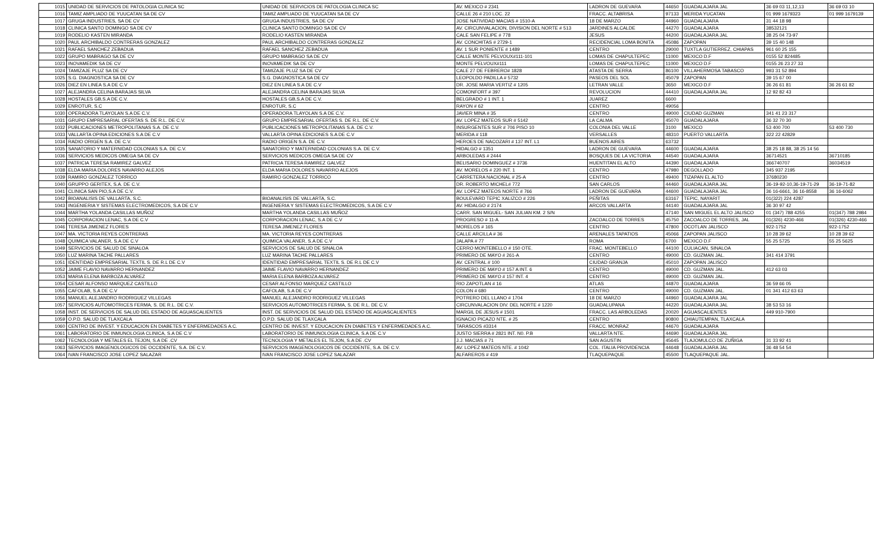| 1015 | UNIDAD DE SERVICIOS DE PATOLOGIA CLINICA SC | UNIDAD DE SERVICIOS DE PATOLOGIA CLINICA SC | AV. MEXICO # 2341 | LADRON DE GUEVARA | 44650 | GUADALAJARA JAL | 36 69 03 11,12,13 | 36 69 03 10 |
| 1016 | TAMIZ AMPLIADO DE YUUCATAN SA DE CV | TAMIZ AMPLIADO DE YUUCATAN SA DE CV | CALLE 26 # 210 LOC. 22 | FRACC. ALTABRISA | 97133 | MERIDA YUCATAN | 01 999 1679323 | 01 999 1679139 |
| 1017 | GRUGA INDUSTRIES, SA DE CV | GRUGA INDUSTRIES, SA DE CV | JOSE NATIVIDAD MACIAS # 1510-A | 18 DE MARZO | 44960 | GUADALAJARA | 31 44 18 98 | |
| 1018 | CLINICA SANTO DOMINGO SA DE CV | CLINICA SANTO DOMINGO SA DE CV | AV. CIRCUNVALACION, DIVISION DEL NORTE # 513 | JARDINES ALCALDE | 44270 | GUADALAJARA | 38532121 | |
| 1019 | RODELIO KASTEN MIRANDA | RODELIO KASTEN MIRANDA | CALE SAN FELIPE # 778 | JESUS | 44200 | GUADALAJARA JAL | 38 25 04 73-97 | |
| 1020 | PAUL ARCHIBALDO CONTRERAS GONZALEZ | PAUL ARCHIBALDO CONTRERAS GONZALEZ | AV. CONCHITAS # 2729-1 | RECIDENCIAL LOMA BONITA | 45086 | ZAPOPAN | 39 15 40 148 | |
| 1021 | RAFAEL SANCHEZ ZEBADUA | RAFAEL SANCHEZ ZEBADUA | AV. 1 SUR PONIENTE # 1489 | CENTRO | 29000 | TUXTLA GUTIERREZ, CHIAPAS | 961 60 25 155 | |
| 1022 | GRUPO MABRAGO SA DE CV | GRUPO MABRAGO SA DE CV | CALLE MONTE PELVOUX#111-101 | LOMAS DE CHAPULTEPEC | 11000 | MEXICO D.F | 0155 52 824485 | |
| 1023 | INOVAMEDIK SA DE CV | INOVAMEDIK SA DE CV | MONTE PELVOUX#111 | LOMAS DE CHAPULTEPEC | 11000 | MEXICO D.F | 0155 26 23 27 33 | |
| 1024 | TAMIZAJE PLUZ SA DE CV | TAMIZAJE PLUZ SA DE CV | CALE 27 DE FEBRERO# 1828 | ATASTA DE SERRA | 86100 | VILLAHERMOSA TABASCO | 993 31 52 894 | |
| 1025 | S.G. DIAGNOSTICA SA DE CV | S.G. DIAGNOSTICA SA DE CV | LEOPOLDO PADILLA # 5732 | PASEOS DEL SOL | 45079 | ZAPOPAN | 39 15 67 00 | |
| 1026 | DIEZ EN LINEA S.A DE C.V | DIEZ EN LINEA S.A DE C.V | DR. JOSE MARIA VERTIZ # 1205 | LETRAN VALLE | 3650 | MEXICO D.F | 36 26 61 81 | 36 26 61 82 |
| 1027 | ALEJANDRA CELINA BARAJAS SILVA | ALEJANDRA CELINA BARAJAS SILVA | COMONFORT # 397 | REVOLUCION | 44410 | GUADALAJARA JAL | 12 92 82 43 | |
| 1028 | HOSTALES GB,S.A DE C.V. | HOSTALES GB,S.A DE C.V. | BELGRADO # 1 INT. 1 | JUAREZ | 6600 | | | |
| 1029 | ENROTUR, S.C | ENROTUR, S.C | RAYON # 62 | CENTRO | 49056 | | | |
| 1030 | OPERADORA TLAYOLAN S.A DE C.V. | OPERADORA TLAYOLAN S.A DE C.V. | JAVIER MINA # 35 | CENTRO | 49000 | CIUDAD GUZMAN | 341 41 23 317 | |
| 1031 | GRUPO EMPRESARIAL OFERTAS S. DE R.L. DE C.V. | GRUPO EMPRESARIAL OFERTAS S. DE R.L. DE C.V. | AV. LOPEZ MATEOS SUR # 5142 | LA CALMA | 45070 | GUADALAJARA | 36 32 70 30 | |
| 1032 | PUBLICACIONES METROPOLITANAS S.A. DE C.V. | PUBLICACIONES METROPOLITANAS S.A. DE C.V. | INSURGENTES SUR # 706 PISO 10 | COLONIA DEL VALLE | 3100 | MEXICO | 53 400 700 | 53 400 730 |
| 1033 | VALLARTA OPINA EDICIONES S.A DE C.V | VALLARTA OPINA EDICIONES S.A DE C.V | MERIDA # 118 | VERSALLES | 48310 | PUERTO VALLARTA | 322 22 42829 | |
| 1034 | RADIO ORIGEN S.A. DE C.V. | RADIO ORIGEN S.A. DE C.V. | HEROES DE NACOZARI # 137 INT. L1 | BUENOS AIRES | 63732 | | | |
| 1035 | SANATORIO Y MATERNIDAD COLONIAS S.A. DE C.V. | SANATORIO Y MATERNIDAD COLONIAS S.A. DE C.V. | HIDALGO # 1351 | LADRON DE GUEVARA | 44600 | GUADALAJARA | 38 25 18 88, 38 25 14 56 | |
| 1036 | SERVICIOS MEDICOS OMEGA SA DE CV | SERVICIOS MEDICOS OMEGA SA DE CV | ARBOLEDAS # 2444 | BOSQUES DE LA VICTORIA | 44540 | GUADALAJARA | 36714521 | 36710185 |
| 1037 | PATRICIA TERESA RAMIREZ GALVEZ | PATRICIA TERESA RAMIREZ GALVEZ | BELISARIO DOMINGUEZ # 3736 | HUENTITAN EL ALTO | 44390 | GUADALAJARA | 366740707 | 36034519 |
| 1038 | ELDA MARIA DOLORES NAVARRO ALEJOS | ELDA MARIA DOLORES NAVARRO ALEJOS | AV. MORELOS # 220 INT. 1 | CENTRO | 47980 | DEGOLLADO | 345 937 2195 | |
| 1039 | RAMIRO GONZALEZ TORRICO | RAMIRO GONZALEZ TORRICO | CARRETERA NACIONAL # 25-A | CENTRO | 49400 | TIZAPAN EL ALTO | 37680230 | |
| 1040 | GRUPPO GERITEX, S.A. DE C.V. | | DR. ROBERTO MICHEL# 772 | SAN CARLOS | 44460 | GUADALAJARA JAL | 36-19-92-10,36-19-71-29 | 36-19-71-82 |
| 1041 | CLINICA SAN PIO,S.A DE C.V. | | AV. LOPEZ MATEOS NORTE # 766 | LADRON DE GUEVARA | 44600 | GUADALAJARA JAL | 36 16-6661, 36 16-8558 | 36 16-6062 |
| 1042 | BIOANALISIS DE VALLARTA, S.C. | BIOANALISIS DE VALLARTA, S.C. | BOULEVARD TEPIC XALIZCO # 226 | PEÑITAS | 63167 | TEPIC, NAYARIT | 01(322) 224 4287 | |
| 1043 | INGENIERIA Y SISTEMAS ELECTROMEDICOS, S.A DE C.V | INGENIERIA Y SISTEMAS ELECTROMEDICOS, S.A DE C.V | AV. HIDALGO # 2174 | ARCOS VALLARTA | 44140 | GUADALAJARA JAL | 36 30 97 42 | |
| 1044 | MARTHA YOLANDA CASILLAS MUÑOZ | MARTHA YOLANDA CASILLAS MUÑOZ | CARR. SAN MIGUEL- SAN JULIAN KM. 2 S/N | | 47140 | SAN MIGUEL EL ALTO JALISCO | 01 (347) 788 4255 | 01(347) 788 2984 |
| 1045 | CORPORACION LENAC, S.A DE C.V | CORPORACION LENAC, S.A DE C.V | PROGRESO # 11-A | ZACOALCO DE TORRES | 45750 | ZACOALCO DE TORRES, JAL | 01(326) 4230-466 | 01(326) 4230-466 |
| 1046 | TERESA JIMENEZ FLORES | TERESA JIMENEZ FLORES | MORELOS # 165 | CENTRO | 47800 | OCOTLAN JALISCO | 922-1752 | 922-1752 |
| 1047 | MA. VICTORIA REYES CONTRERAS | MA. VICTORIA REYES CONTRERAS | CALLE ARCILLA # 36 | ARENALES TAPATIOS | 45066 | ZAPOPAN JALISCO | 10 28 39 62 | 10 28 39 62 |
| 1048 | QUIMICA VALANER, S.A DE C.V | QUIMICA VALANER, S.A DE C.V | JALAPA # 77 | ROMA | 6700 | MEXICO D.F | 55 25 5725 | 55 25 5625 |
| 1049 | SERVICIOS DE SALUD DE SINALOA | SERVICIOS DE SALUD DE SINALOA | CERRO MONTEBELLO # 150 OTE. | FRAC. MONTEBELLO | 44100 | CULIACAN, SINALOA | | |
| 1050 | LUZ MARINA TACHE PALLARES | LUZ MARINA TACHE PALLARES | PRIMERO DE MAYO # 261-A | CENTRO | 49000 | CD. GUZMAN JAL. | 341 414 3791 | |
| 1051 | IDENTIDAD EMPRESARIAL TEXTIL S. DE R.L DE C.V | IDENTIDAD EMPRESARIAL TEXTIL S. DE R.L DE C.V | AV. CENTRAL # 100 | CIUDAD GRANJA | 45010 | ZAPOPAN JALISCO | | |
| 1052 | JAIME FLAVIO NAVARRO HERNANDEZ | JAIME FLAVIO NAVARRO HERNANDEZ | PRIMERO DE MAYO # 157 A INT. 6 | CENTRO | 49000 | CD. GUZMAN JAL. | 412 63 03 | |
| 1053 | MARIA ELENA BARBOZA ALVAREZ | MARIA ELENA BARBOZA ALVAREZ | PRIMERO DE MAYO # 157 INT. 4 | CENTRO | 49000 | CD. GUZMAN JAL. | | |
| 1054 | CESAR ALFONSO MARQUEZ CASTILLO | CESAR ALFONSO MARQUEZ CASTILLO | RIO ZAPOTLAN # 16 | ATLAS | 44870 | GUADALAJARA | 36 59 66 05 | |
| 1055 | CAFOLAB, S.A DE C.V | CAFOLAB, S.A DE C.V | COLON # 680 | CENTRO | 49000 | CD. GUZMAN JAL. | 01 341 412 63 63 | |
| 1056 | MANUEL ALEJANDRO RODRIGUEZ VILLEGAS | MANUEL ALEJANDRO RODRIGUEZ VILLEGAS | POTRERO DEL LLANO # 1704 | 18 DE MARZO | 44960 | GUADALAJARA JAL | | |
| 1057 | SERVICIOS AUTOMOTRICES FERMA, S. DE R.L. DE C.V. | SERVICIOS AUTOMOTRICES FERMA, S. DE R.L. DE C.V. | CIRCUNVALACION DIV. DEL NORTE # 1220 | GUADALUPANA | 44220 | GUADALAJARA JAL | 38 53 53 16 | |
| 1058 | INST. DE SERVICIOS DE SALUD DEL ESTADO DE AGUASCALIENTES | INST. DE SERVICIOS DE SALUD DEL ESTADO DE AGUASCALIENTES | MARGIL DE JESUS # 1501 | FRACC. LAS ARBOLEDAS | 20020 | AGUASCALIENTES | 449 910-7900 | |
| 1059 | O.P.D. SALUD DE TLAXCALA | O.P.D. SALUD DE TLAXCALA | IGNACIO PICAZO NTE. # 25 | CENTRO | 90800 | CHIAUTEMPAN, TLAXCALA | | |
| 1060 | CENTRO DE INVEST. Y EDUCACION EN DIABETES Y ENFERMEDADES A.C. | CENTRO DE INVEST. Y EDUCACION EN DIABETES Y ENFERMEDADES A.C. | TARASCOS #3314 | FRACC. MONRAZ | 44670 | GUADALAJARA | | |
| 1061 | LABORATORIO DE INMUNOLOGIA CLINICA, S.A DE C.V | LABORATORIO DE INMUNOLOGIA CLINICA, S.A DE C.V | JUSTO SIERRA # 2821 INT. N0. P.B | VALLARTA NTE. | 44690 | GUADALAJARA JAL | | |
| 1062 | TECNOLOGIA Y METALES EL TEJON, S.A DE .CV | TECNOLOGIA Y METALES EL TEJON, S.A DE .CV | J.J. MACIAS # 71 | SAN AGUSTIN | 45645 | TLAJOMULCO DE ZUÑIGA | 31 33 92 41 | |
| 1063 | SERVICIOS IMAGENOLOGICOS DE OCCIDENTE, S.A. DE C.V. | SERVICIOS IMAGENOLOGICOS DE OCCIDENTE, S.A. DE C.V. | AV. LOPEZ MATEOS NTE. # 1042 | COL. ITALIA PROVIDENCIA | 44648 | GUADALAJARA JAL | 36 48 54 54 | |
| 1064 | IVAN FRANCISCO JOSE LOPEZ SALAZAR | IVAN FRANCISCO JOSE LOPEZ SALAZAR | ALFAREROS # 419 | TLAQUEPAQUE | 45500 | TLAQUEPAQUE JAL. | | |